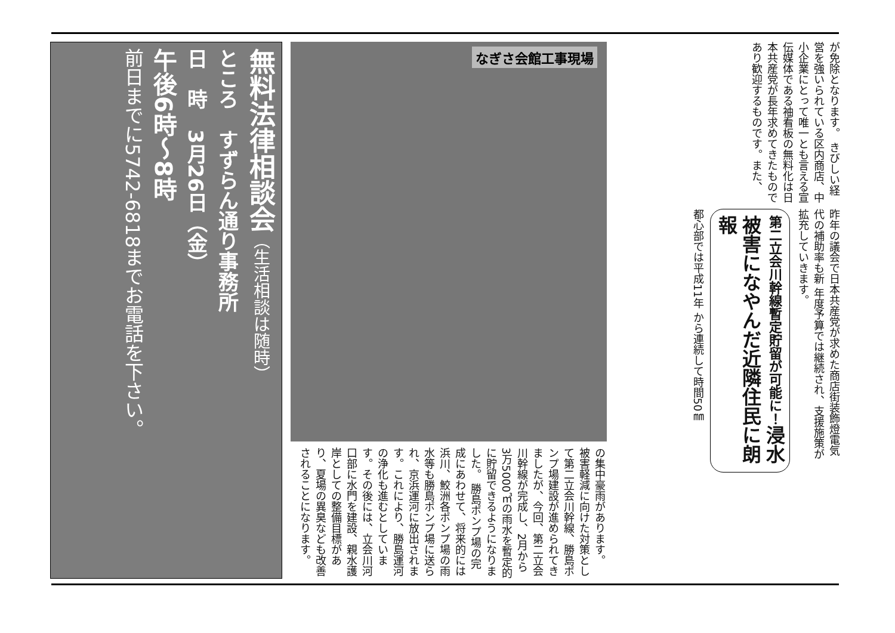が免除となります。 きびしい経営を強いられている区内商店、中小企業にとって唯一とも言える宣伝媒体である袖看板の無料化は日本共産党が長年求めてきたものであり歓迎するものです。また、
昨年の議会で日本共産党が求めた商店街装飾燈電気代の補助率も新 年度予算では継続され、支援施策が拡充していきます。
第二立会川幹線暫定貯留が可能に！浸水被害になやんだ近隣住民に朗報
都心部では平成11年 から連続して時間50㎜
なぎさ会館工事現場
の集中豪雨があります。 被害軽減に向けた対策として第二立会川幹線、勝島ポンプ場建設が進められてきましたが、今回、第二立会川幹線が完成し、2月から3万5000㎥の雨水を暫定的に貯留できるようになりました。 勝島ポンプ場の完成にあわせて、将来的には浜川、鮫洲各ポンプ場の雨水等も勝島ポンプ場に送られ、京浜運河に放出されます。これにより、勝島運河の浄化も進むとしています。その後には、立会川河口部に水門を建設、親水護岸としての整備目標があり、夏場の異臭なども改善されることになります。
無料法律相談会（生活相談は随時）
ところ　すずらん通り事務所
日　時　3月26日（金）
午後6時～8時
前日までに5742-6818までお電話を下さい。